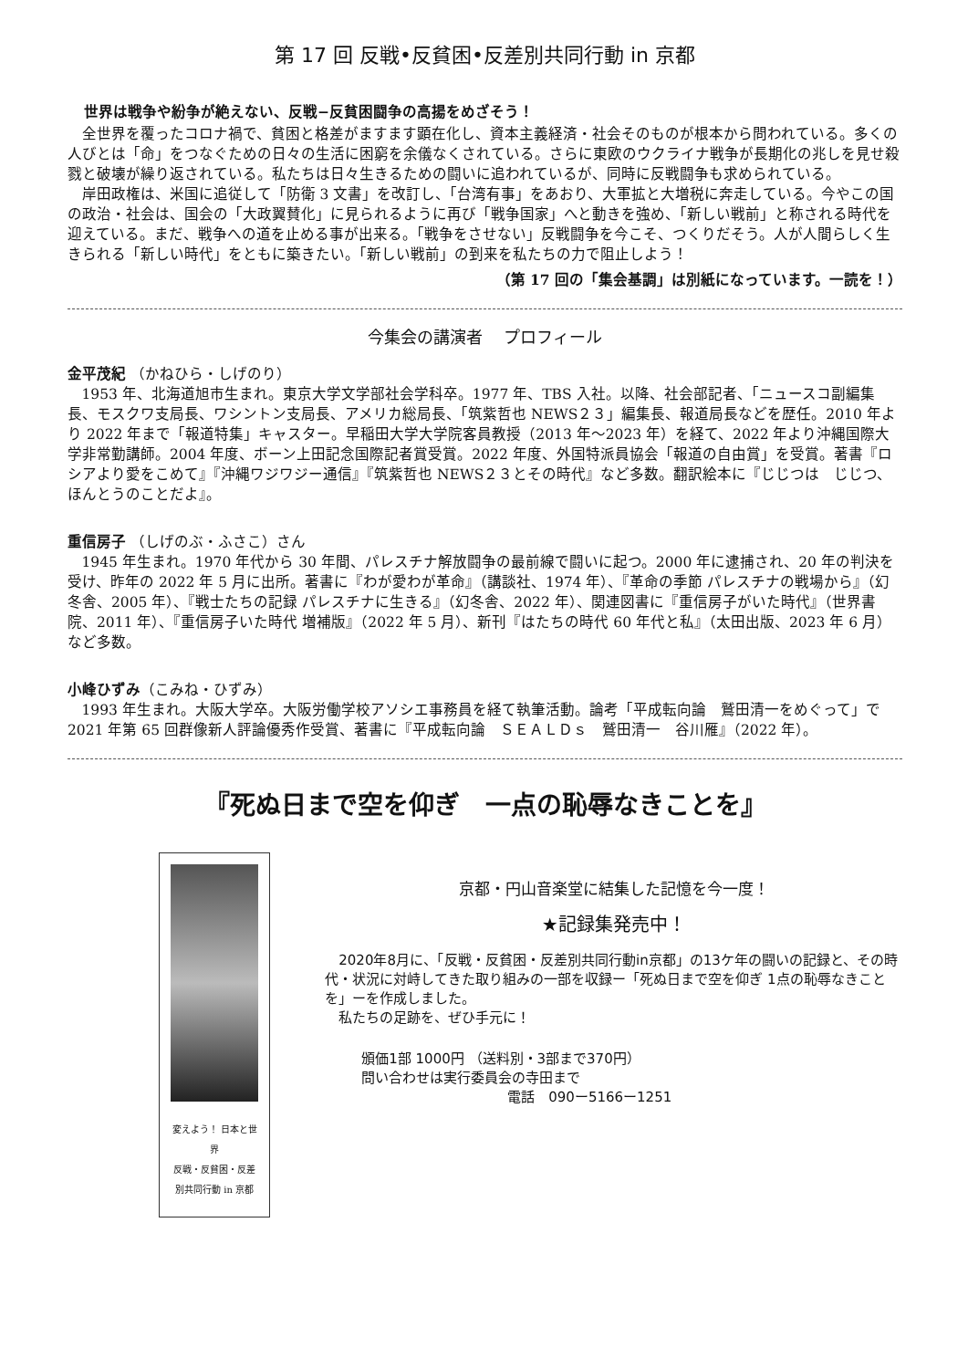第 17 回 反戦•反貧困•反差別共同行動 in 京都
世界は戦争や紛争が絶えない、反戦−反貧困闘争の高揚をめざそう！
全世界を覆ったコロナ禍で、貧困と格差がますます顕在化し、資本主義経済・社会そのものが根本から問われている。多くの人びとは「命」をつなぐための日々の生活に困窮を余儀なくされている。さらに東欧のウクライナ戦争が長期化の兆しを見せ殺戮と破壊が繰り返されている。私たちは日々生きるための闘いに追われているが、同時に反戦闘争も求められている。
岸田政権は、米国に追従して「防衛 3 文書」を改訂し、「台湾有事」をあおり、大軍拡と大増税に奔走している。今やこの国の政治・社会は、国会の「大政翼賛化」に見られるように再び「戦争国家」へと動きを強め、「新しい戦前」と称される時代を迎えている。まだ、戦争への道を止める事が出来る。「戦争をさせない」反戦闘争を今こそ、つくりだそう。人が人間らしく生きられる「新しい時代」をともに築きたい。「新しい戦前」の到来を私たちの力で阻止しよう！
（第 17 回の「集会基調」は別紙になっています。一読を！）
今集会の講演者　 プロフィール
金平茂紀 （かねひら・しげのり）
1953 年、北海道旭市生まれ。東京大学文学部社会学科卒。1977 年、TBS 入社。以降、社会部記者、「ニュースコ副編集長、モスクワ支局長、ワシントン支局長、アメリカ総局長、「筑紫哲也 NEWS２３」編集長、報道局長などを歴任。2010 年より 2022 年まで「報道特集」キャスター。早稲田大学大学院客員教授（2013 年〜2023 年）を経て、2022 年より沖縄国際大学非常勤講師。2004 年度、ボーン上田記念国際記者賞受賞。2022 年度、外国特派員協会「報道の自由賞」を受賞。著書『ロシアより愛をこめて』『沖縄ワジワジー通信』『筑紫哲也 NEWS２３とその時代』など多数。翻訳絵本に『じじつは　じじつ、ほんとうのことだよ』。
重信房子 （しげのぶ・ふさこ）さん
1945 年生まれ。1970 年代から 30 年間、パレスチナ解放闘争の最前線で闘いに起つ。2000 年に逮捕され、20 年の判決を受け、昨年の 2022 年 5 月に出所。著書に『わが愛わが革命』（講談社、1974 年）、『革命の季節 パレスチナの戦場から』（幻冬舎、2005 年）、『戦士たちの記録 パレスチナに生きる』（幻冬舎、2022 年）、関連図書に『重信房子がいた時代』（世界書院、2011 年）、『重信房子いた時代 増補版』（2022 年 5 月）、新刊『はたちの時代 60 年代と私』（太田出版、2023 年 6 月）など多数。
小峰ひずみ（こみね・ひずみ）
1993 年生まれ。大阪大学卒。大阪労働学校アソシエ事務員を経て執筆活動。論考「平成転向論　鷲田清一をめぐって」で 2021 年第 65 回群像新人評論優秀作受賞、著書に『平成転向論　ＳＥＡＬＤｓ　鷲田清一　谷川雁』（2022 年）。
『死ぬ日まで空を仰ぎ　一点の恥辱なきことを』
変えよう！ 日本と世界
反戦・反貧困・反差別共同行動 in 京都
京都・円山音楽堂に結集した記憶を今一度！
★記録集発売中！
2020年8月に、「反戦・反貧困・反差別共同行動in京都」の13ケ年の闘いの記録と、その時代・状況に対峙してきた取り組みの一部を収録ー「死ぬ日まで空を仰ぎ 1点の恥辱なきことを」ーを作成しました。
私たちの足跡を、ぜひ手元に！
頒価1部 1000円 （送料別・3部まで370円）
問い合わせは実行委員会の寺田まで
電話　090ー5166ー1251